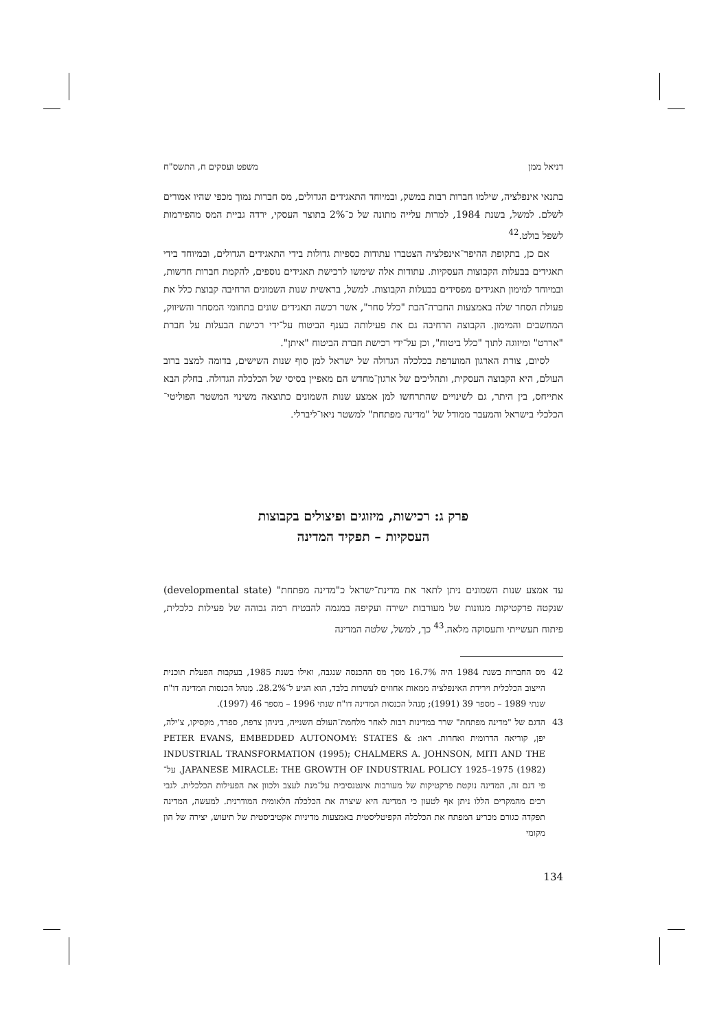דניאל ממן משפט ועסקים ח, התשס"ח
בתנאי אינפלציה, שילמו חברות רבות במשק, ובמיוחד התאגידים הגדולים, מס חברות נמוך מכפי שהיו אמורים לשלם. למשל, בשנת 1984, למרות עלייה מתונה של כ־2% בתוצר העסקי, ירדה גביית המס מהפירמות לשפל בולט.<sup>42</sup>
אם כן, בתקופת ההיפר־אינפלציה הצטברו עתודות כספיות גדולות בידי התאגידים הגדולים, ובמיוחד בידי תאגידים בבעלות הקבוצות העסקיות. עתודות אלה שימשו לרכישת תאגידים נוספים, להקמת חברות חדשות, ובמיוחד למימון תאגידים מפסידים בבעלות הקבוצות. למשל, בראשית שנות השמונים הרחיבה קבוצת כלל את פעולת הסחר שלה באמצעות החברה־הבת "כלל סחר", אשר רכשה תאגידים שונים בתחומי המסחר והשיווק, המחשבים והמימון. הקבוצה הרחיבה גם את פעילותה בענף הביטוח על־ידי רכישת הבעלות על חברת "אררט" ומיזוגה לתוך "כלל ביטוח", וכן על־ידי רכישת חברת הביטוח "איתן".
לסיום, צורת הארגון המועדפת בכלכלה הגדולה של ישראל למן סוף שנות השישים, בדומה למצב ברוב העולם, היא הקבוצה העסקית, ותהליכים של ארגון־מחדש הם מאפיין בסיסי של הכלכלה הגדולה. בחלק הבא אתייחס, בין היתר, גם לשינויים שהתרחשו למן אמצע שנות השמונים כתוצאה משינוי המשטר הפוליטי־הכלכלי בישראל והמעבר ממודל של "מדינה מפתחת" למשטר ניאו־ליברלי.
פרק ג: רכישות, מיזוגים ופיצולים בקבוצות
העסקיות – תפקיד המדינה
עד אמצע שנות השמונים ניתן לתאר את מדינת־ישראל כ"מדינה מפתחת" (developmental state) שנקטה פרקטיקות מגוונות של מעורבות ישירה ועקיפה במגמה להבטיח רמה גבוהה של פעילות כלכלית, פיתוח תעשייתי ותעסוקה מלאה.<sup>43</sup> כך, למשל, שלטה המדינה
42 מס החברות בשנת 1984 היה 16.7% מסך מס ההכנסה שנגבה, ואילו בשנת 1985, בעקבות הפעלת תוכנית הייצוב הכלכלית וירידת האינפלציה ממאות אחוזים לעשרות בלבד, הוא הגיע ל־28.2%. מִנהל הכנסות המדינה דו"ח שנתי 1989 – מספר 39 (1991); מִנהל הכנסות המדינה דו"ח שנתי 1996 – מספר 46 (1997).
43 הדגם של "מדינה מפתחת" שרר במדינות רבות לאחר מלחמת־העולם השנייה, ביניהן צרפת, ספרד, מקסיקו, צ'ילה, יפן, קוריאה הדרומית ואחרות. ראו: PETER EVANS, EMBEDDED AUTONOMY: STATES & INDUSTRIAL TRANSFORMATION (1995); CHALMERS A. JOHNSON, MITI AND THE JAPANESE MIRACLE: THE GROWTH OF INDUSTRIAL POLICY 1925–1975 (1982). על־פי דגם זה, המדינה נוקטת פרקטיקות של מעורבות אינטנסיבית על־מנת לעצב ולכוון את הפעילות הכלכלית. לגבי רבים מהמקרים הללו ניתן אף לטעון כי המדינה היא שיצרה את הכלכלה הלאומית המודרנית. למעשה, המדינה תפקדה כגורם מכריע המפתח את הכלכלה הקפיטליסטית באמצעות מדיניות אקטיביסטית של תיעוש, יצירה של הון מקומי
134